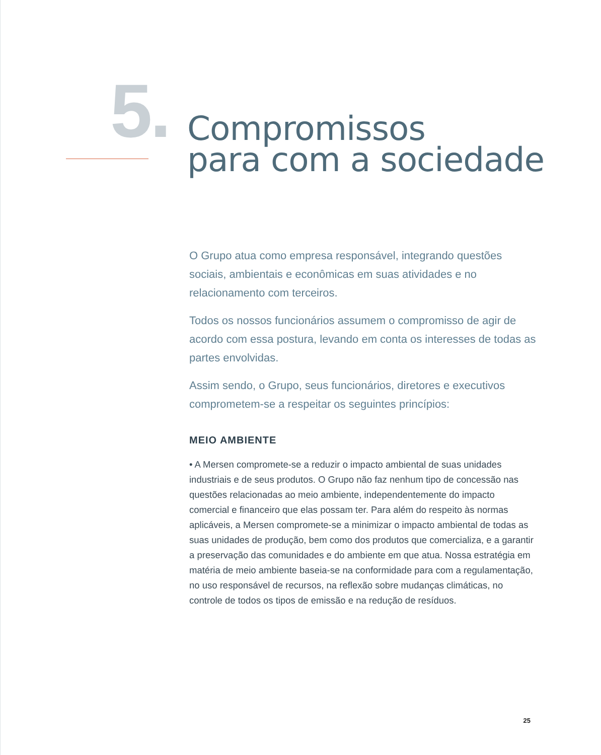5.
Compromissos
para com a sociedade
O Grupo atua como empresa responsável, integrando questões sociais, ambientais e econômicas em suas atividades e no relacionamento com terceiros.
Todos os nossos funcionários assumem o compromisso de agir de acordo com essa postura, levando em conta os interesses de todas as partes envolvidas.
Assim sendo, o Grupo, seus funcionários, diretores e executivos comprometem-se a respeitar os seguintes princípios:
MEIO AMBIENTE
• A Mersen compromete-se a reduzir o impacto ambiental de suas unidades industriais e de seus produtos. O Grupo não faz nenhum tipo de concessão nas questões relacionadas ao meio ambiente, independentemente do impacto comercial e financeiro que elas possam ter. Para além do respeito às normas aplicáveis, a Mersen compromete-se a minimizar o impacto ambiental de todas as suas unidades de produção, bem como dos produtos que comercializa, e a garantir a preservação das comunidades e do ambiente em que atua. Nossa estratégia em matéria de meio ambiente baseia-se na conformidade para com a regulamentação, no uso responsável de recursos, na reflexão sobre mudanças climáticas, no controle de todos os tipos de emissão e na redução de resíduos.
25